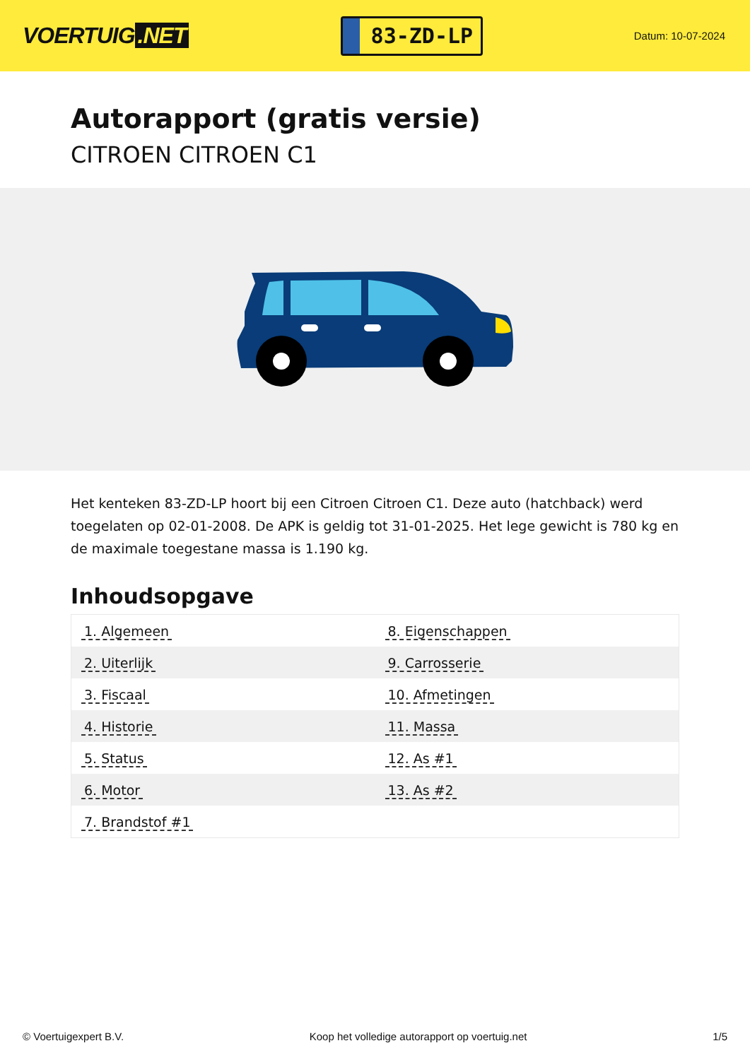VOERTUIG.NET
83-ZD-LP
Datum: 10-07-2024
Autorapport (gratis versie)
CITROEN CITROEN C1
Het kenteken 83-ZD-LP hoort bij een Citroen Citroen C1. Deze auto (hatchback) werd toegelaten op 02-01-2008. De APK is geldig tot 31-01-2025. Het lege gewicht is 780 kg en de maximale toegestane massa is 1.190 kg.
Inhoudsopgave
| 1. Algemeen | 8. Eigenschappen |
| 2. Uiterlijk | 9. Carrosserie |
| 3. Fiscaal | 10. Afmetingen |
| 4. Historie | 11. Massa |
| 5. Status | 12. As #1 |
| 6. Motor | 13. As #2 |
| 7. Brandstof #1 | |
© Voertuigexpert B.V. Koop het volledige autorapport op voertuig.net
1/5